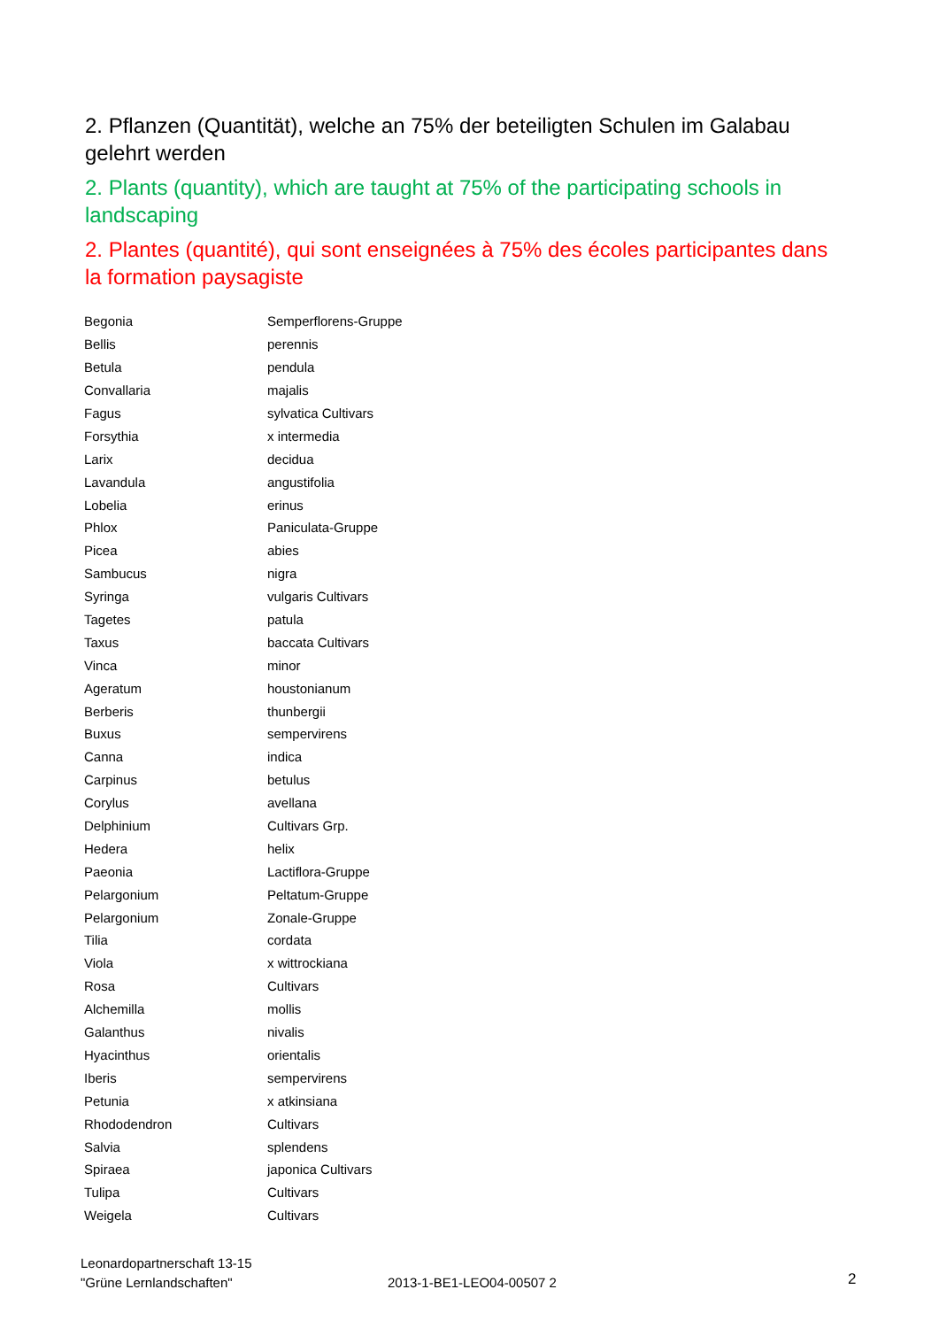2. Pflanzen (Quantität), welche an 75% der beteiligten Schulen im Galabau gelehrt werden
2. Plants (quantity), which are taught at 75% of the participating schools in landscaping
2. Plantes (quantité), qui sont enseignées à 75% des écoles participantes dans la formation paysagiste
| Begonia | Semperflorens-Gruppe |
| Bellis | perennis |
| Betula | pendula |
| Convallaria | majalis |
| Fagus | sylvatica Cultivars |
| Forsythia | x intermedia |
| Larix | decidua |
| Lavandula | angustifolia |
| Lobelia | erinus |
| Phlox | Paniculata-Gruppe |
| Picea | abies |
| Sambucus | nigra |
| Syringa | vulgaris Cultivars |
| Tagetes | patula |
| Taxus | baccata Cultivars |
| Vinca | minor |
| Ageratum | houstonianum |
| Berberis | thunbergii |
| Buxus | sempervirens |
| Canna | indica |
| Carpinus | betulus |
| Corylus | avellana |
| Delphinium | Cultivars Grp. |
| Hedera | helix |
| Paeonia | Lactiflora-Gruppe |
| Pelargonium | Peltatum-Gruppe |
| Pelargonium | Zonale-Gruppe |
| Tilia | cordata |
| Viola | x wittrockiana |
| Rosa | Cultivars |
| Alchemilla | mollis |
| Galanthus | nivalis |
| Hyacinthus | orientalis |
| Iberis | sempervirens |
| Petunia | x atkinsiana |
| Rhododendron | Cultivars |
| Salvia | splendens |
| Spiraea | japonica Cultivars |
| Tulipa | Cultivars |
| Weigela | Cultivars |
Leonardopartnerschaft 13-15
"Grüne Lernlandschaften"
2013-1-BE1-LEO04-00507 2
2